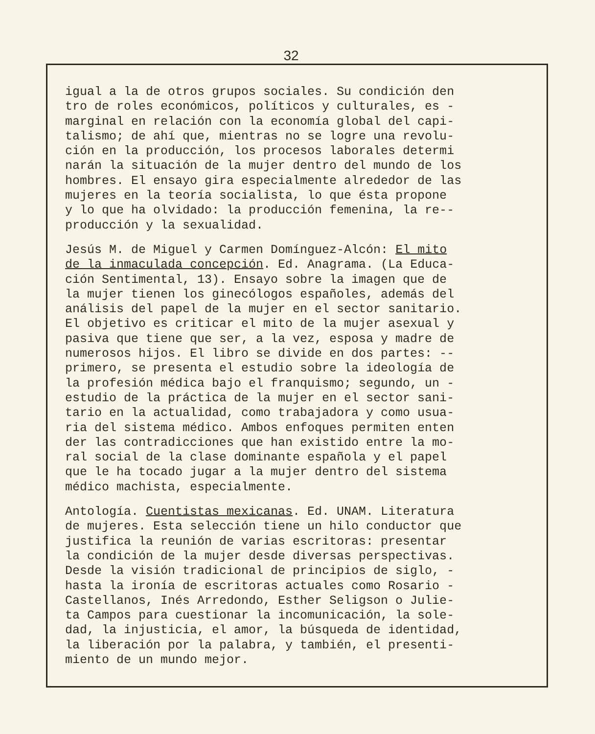32
igual a la de otros grupos sociales. Su condición den tro de roles económicos, políticos y culturales, es - marginal en relación con la economía global del capi- talismo; de ahí que, mientras no se logre una revolu- ción en la producción, los procesos laborales determi narán la situación de la mujer dentro del mundo de los hombres. El ensayo gira especialmente alrededor de las mujeres en la teoría socialista, lo que ésta propone y lo que ha olvidado: la producción femenina, la re-- producción y la sexualidad.
Jesús M. de Miguel y Carmen Domínguez-Alcón: El mito de la inmaculada concepción. Ed. Anagrama. (La Educa- ción Sentimental, 13). Ensayo sobre la imagen que de la mujer tienen los ginecólogos españoles, además del análisis del papel de la mujer en el sector sanitario. El objetivo es criticar el mito de la mujer asexual y pasiva que tiene que ser, a la vez, esposa y madre de numerosos hijos. El libro se divide en dos partes: -- primero, se presenta el estudio sobre la ideología de la profesión médica bajo el franquismo; segundo, un - estudio de la práctica de la mujer en el sector sani- tario en la actualidad, como trabajadora y como usua- ria del sistema médico. Ambos enfoques permiten enten der las contradicciones que han existido entre la mo- ral social de la clase dominante española y el papel que le ha tocado jugar a la mujer dentro del sistema médico machista, especialmente.
Antología. Cuentistas mexicanas. Ed. UNAM. Literatura de mujeres. Esta selección tiene un hilo conductor que justifica la reunión de varias escritoras: presentar la condición de la mujer desde diversas perspectivas. Desde la visión tradicional de principios de siglo, - hasta la ironía de escritoras actuales como Rosario - Castellanos, Inés Arredondo, Esther Seligson o Julie- ta Campos para cuestionar la incomunicación, la sole- dad, la injusticia, el amor, la búsqueda de identidad, la liberación por la palabra, y también, el presenti- miento de un mundo mejor.